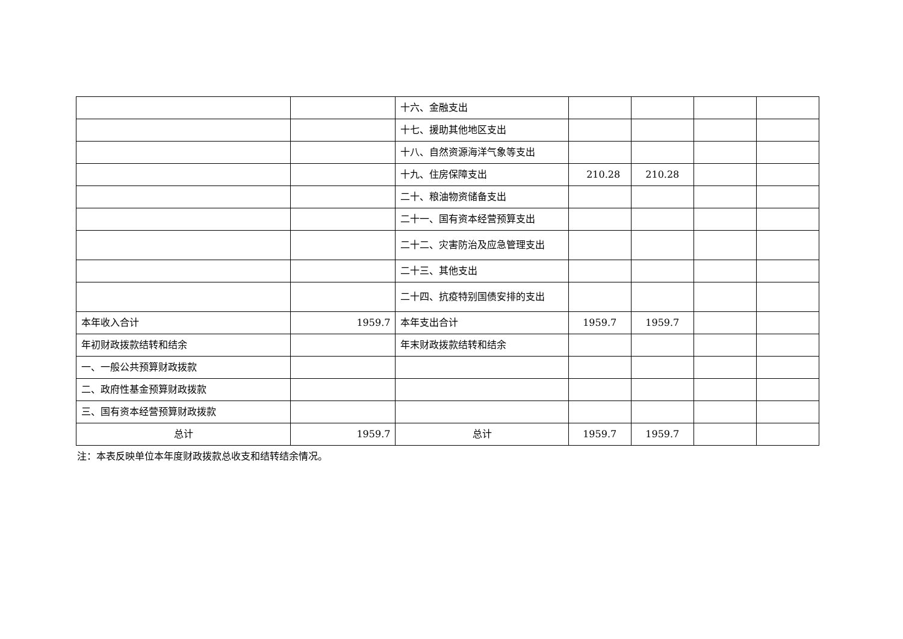| | | 十六、金融支出 | | | | |
| | | 十七、援助其他地区支出 | | | | |
| | | 十八、自然资源海洋气象等支出 | | | | |
| | | 十九、住房保障支出 | 210.28 | 210.28 | | |
| | | 二十、粮油物资储备支出 | | | | |
| | | 二十一、国有资本经营预算支出 | | | | |
| | | 二十二、灾害防治及应急管理支出 | | | | |
| | | 二十三、其他支出 | | | | |
| | | 二十四、抗疫特别国债安排的支出 | | | | |
| 本年收入合计 | 1959.7 | 本年支出合计 | 1959.7 | 1959.7 | | |
| 年初财政拨款结转和结余 | | 年末财政拨款结转和结余 | | | | |
| 一、一般公共预算财政拨款 | | | | | | |
| 二、政府性基金预算财政拨款 | | | | | | |
| 三、国有资本经营预算财政拨款 | | | | | | |
| 总计 | 1959.7 | 总计 | 1959.7 | 1959.7 | | |
注：本表反映单位本年度财政拨款总收支和结转结余情况。